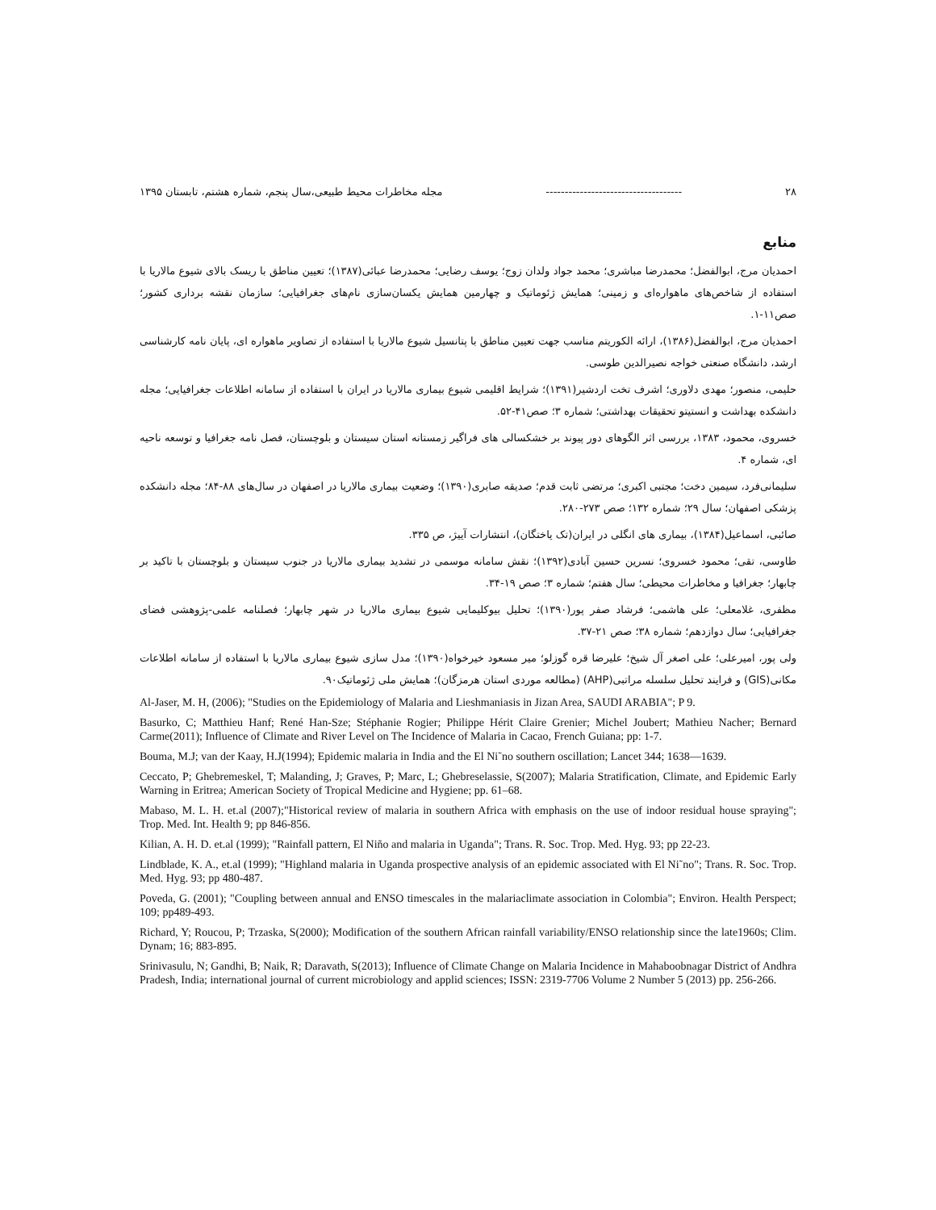۲۸ ------------------------------------ مجله مخاطرات محیط طبیعی،سال پنجم، شماره هشتم، تابستان ۱۳۹۵
منابع
احمدیان مرج، ابوالفضل؛ محمدرضا مباشری؛ محمد جواد ولدان زوج؛ یوسف رضایی؛ محمدرضا عبائی(۱۳۸۷)؛ تعیین مناطق با ریسک بالای شیوع مالاریا با استفاده از شاخص‌های ماهواره‌ای و زمینی؛ همایش ژئوماتیک و چهارمین همایش یکسان‌سازی نام‌های جغرافیایی؛ سازمان نقشه برداری کشور؛ صص۱۱-۱.
احمدیان مرج، ابوالفضل(۱۳۸۶)، ارائه الکوریتم مناسب جهت تعیین مناطق با پتانسیل شیوع مالاریا با استفاده از تصاویر ماهواره ای، پایان نامه کارشناسی ارشد، دانشگاه صنعتی خواجه نصیرالدین طوسی.
حلیمی، منصور؛ مهدی دلاوری؛ اشرف تخت اردشیر(۱۳۹۱)؛ شرایط اقلیمی شیوع بیماری مالاریا در ایران با استفاده از سامانه اطلاعات جغرافیایی؛ مجله دانشکده بهداشت و انستیتو تحقیقات بهداشتی؛ شماره ۳؛ صص۴۱-۵۲.
خسروی، محمود، ۱۳۸۳، بررسی اثر الگوهای دور پیوند بر خشکسالی های فراگیر زمستانه استان سیستان و بلوچستان، فصل نامه جغرافیا و توسعه ناحیه ای، شماره ۴.
سلیمانی‌فرد، سیمین دخت؛ مجتبی اکبری؛ مرتضی ثابت قدم؛ صدیقه صابری(۱۳۹۰)؛ وضعیت بیماری مالاریا در اصفهان در سال‌های ۸۸-۸۴؛ مجله دانشکده پزشکی اصفهان؛ سال ۲۹؛ شماره ۱۳۲؛ صص ۲۷۳-۲۸۰.
صائبی، اسماعیل(۱۳۸۴)، بیماری های انگلی در ایران(تک یاختگان)، انتشارات آییژ، ص ۳۳۵.
طاوسی، تقی؛ محمود خسروی؛ نسرین حسین آبادی(۱۳۹۲)؛ نقش سامانه موسمی در تشدید بیماری مالاریا در جنوب سیستان و بلوچستان با تاکید بر چابهار؛ جغرافیا و مخاطرات محیطی؛ سال هفتم؛ شماره ۳؛ صص ۱۹-۳۴.
مظفری، غلامعلی؛ علی هاشمی؛ فرشاد صفر پور(۱۳۹۰)؛ تحلیل بیوکلیمایی شیوع بیماری مالاریا در شهر چابهار؛ فصلنامه علمی-پژوهشی فضای جغرافیایی؛ سال دوازدهم؛ شماره ۳۸؛ صص ۲۱-۳۷.
ولی پور، امیرعلی؛ علی اصغر آل شیخ؛ علیرضا قره گوزلو؛ میر مسعود خیرخواه(۱۳۹۰)؛ مدل سازی شیوع بیماری مالاریا با استفاده از سامانه اطلاعات مکانی(GIS) و فرایند تحلیل سلسله مراتبی(AHP) (مطالعه موردی استان هرمزگان)؛ همایش ملی ژئوماتیک۹۰.
Al-Jaser, M. H, (2006); "Studies on the Epidemiology of Malaria and Lieshmaniasis in Jizan Area, SAUDI ARABIA"; P 9.
Basurko, C; Matthieu Hanf; René Han-Sze; Stéphanie Rogier; Philippe Hérit Claire Grenier; Michel Joubert; Mathieu Nacher; Bernard Carme(2011); Influence of Climate and River Level on The Incidence of Malaria in Cacao, French Guiana; pp: 1-7.
Bouma, M.J; van der Kaay, H.J(1994); Epidemic malaria in India and the El Ni˜no southern oscillation; Lancet 344; 1638—1639.
Ceccato, P; Ghebremeskel, T; Malanding, J; Graves, P; Marc, L; Ghebreselassie, S(2007); Malaria Stratification, Climate, and Epidemic Early Warning in Eritrea; American Society of Tropical Medicine and Hygiene; pp. 61–68.
Mabaso, M. L. H. et.al (2007);"Historical review of malaria in southern Africa with emphasis on the use of indoor residual house spraying"; Trop. Med. Int. Health 9; pp 846-856.
Kilian, A. H. D. et.al (1999); "Rainfall pattern, El Niño and malaria in Uganda"; Trans. R. Soc. Trop. Med. Hyg. 93; pp 22-23.
Lindblade, K. A., et.al (1999); "Highland malaria in Uganda prospective analysis of an epidemic associated with El Ni˜no"; Trans. R. Soc. Trop. Med. Hyg. 93; pp 480-487.
Poveda, G. (2001); "Coupling between annual and ENSO timescales in the malariaclimate association in Colombia"; Environ. Health Perspect; 109; pp489-493.
Richard, Y; Roucou, P; Trzaska, S(2000); Modification of the southern African rainfall variability/ENSO relationship since the late1960s; Clim. Dynam; 16; 883-895.
Srinivasulu, N; Gandhi, B; Naik, R; Daravath, S(2013); Influence of Climate Change on Malaria Incidence in Mahaboobnagar District of Andhra Pradesh, India; international journal of current microbiology and applid sciences; ISSN: 2319-7706 Volume 2 Number 5 (2013) pp. 256-266.